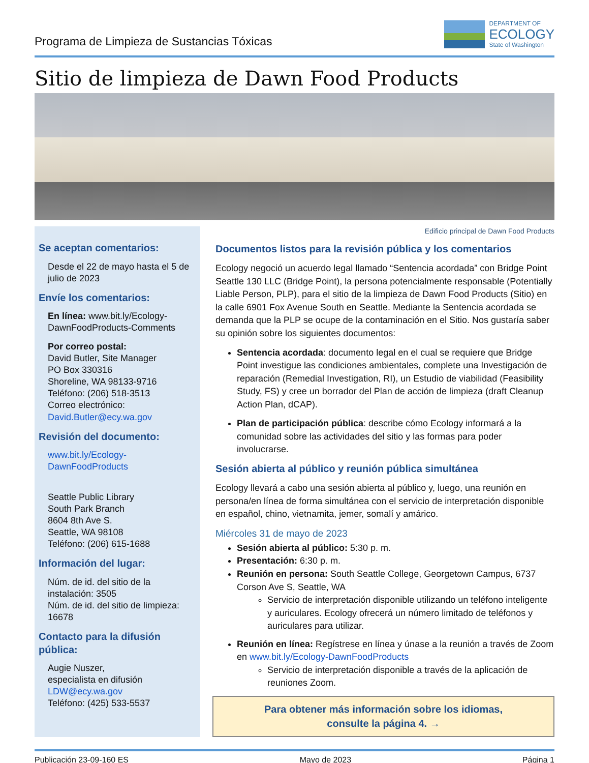Programa de Limpieza de Sustancias Tóxicas
DEPARTMENT OF
ECOLOGY
State of Washington
Sitio de limpieza de Dawn Food Products
Se aceptan comentarios:
Desde el 22 de mayo hasta el 5 de julio de 2023
Envíe los comentarios:
En línea: www.bit.ly/Ecology-DawnFoodProducts-Comments
Por correo postal:
David Butler, Site Manager
PO Box 330316
Shoreline, WA 98133-9716
Teléfono: (206) 518-3513
Correo electrónico:
David.Butler@ecy.wa.gov
Revisión del documento:
www.bit.ly/Ecology-DawnFoodProducts
Seattle Public Library
South Park Branch
8604 8th Ave S.
Seattle, WA 98108
Teléfono: (206) 615-1688
Información del lugar:
Núm. de id. del sitio de la instalación: 3505
Núm. de id. del sitio de limpieza: 16678
Contacto para la difusión pública:
Augie Nuszer,
especialista en difusión
LDW@ecy.wa.gov
Teléfono: (425) 533-5537
Edificio principal de Dawn Food Products
Documentos listos para la revisión pública y los comentarios
Ecology negoció un acuerdo legal llamado “Sentencia acordada” con Bridge Point Seattle 130 LLC (Bridge Point), la persona potencialmente responsable (Potentially Liable Person, PLP), para el sitio de la limpieza de Dawn Food Products (Sitio) en la calle 6901 Fox Avenue South en Seattle. Mediante la Sentencia acordada se demanda que la PLP se ocupe de la contaminación en el Sitio. Nos gustaría saber su opinión sobre los siguientes documentos:
Sentencia acordada: documento legal en el cual se requiere que Bridge Point investigue las condiciones ambientales, complete una Investigación de reparación (Remedial Investigation, RI), un Estudio de viabilidad (Feasibility Study, FS) y cree un borrador del Plan de acción de limpieza (draft Cleanup Action Plan, dCAP).
Plan de participación pública: describe cómo Ecology informará a la comunidad sobre las actividades del sitio y las formas para poder involucrarse.
Sesión abierta al público y reunión pública simultánea
Ecology llevará a cabo una sesión abierta al público y, luego, una reunión en persona/en línea de forma simultánea con el servicio de interpretación disponible en español, chino, vietnamita, jemer, somalí y amárico.
Miércoles 31 de mayo de 2023
Sesión abierta al público: 5:30 p. m.
Presentación: 6:30 p. m.
Reunión en persona: South Seattle College, Georgetown Campus, 6737 Corson Ave S, Seattle, WA
Servicio de interpretación disponible utilizando un teléfono inteligente y auriculares. Ecology ofrecerá un número limitado de teléfonos y auriculares para utilizar.
Reunión en línea: Regístrese en línea y únase a la reunión a través de Zoom en www.bit.ly/Ecology-DawnFoodProducts
Servicio de interpretación disponible a través de la aplicación de reuniones Zoom.
Para obtener más información sobre los idiomas,
consulte la página 4. →
Publicación 23-09-160 ES Mayo de 2023 Página 1